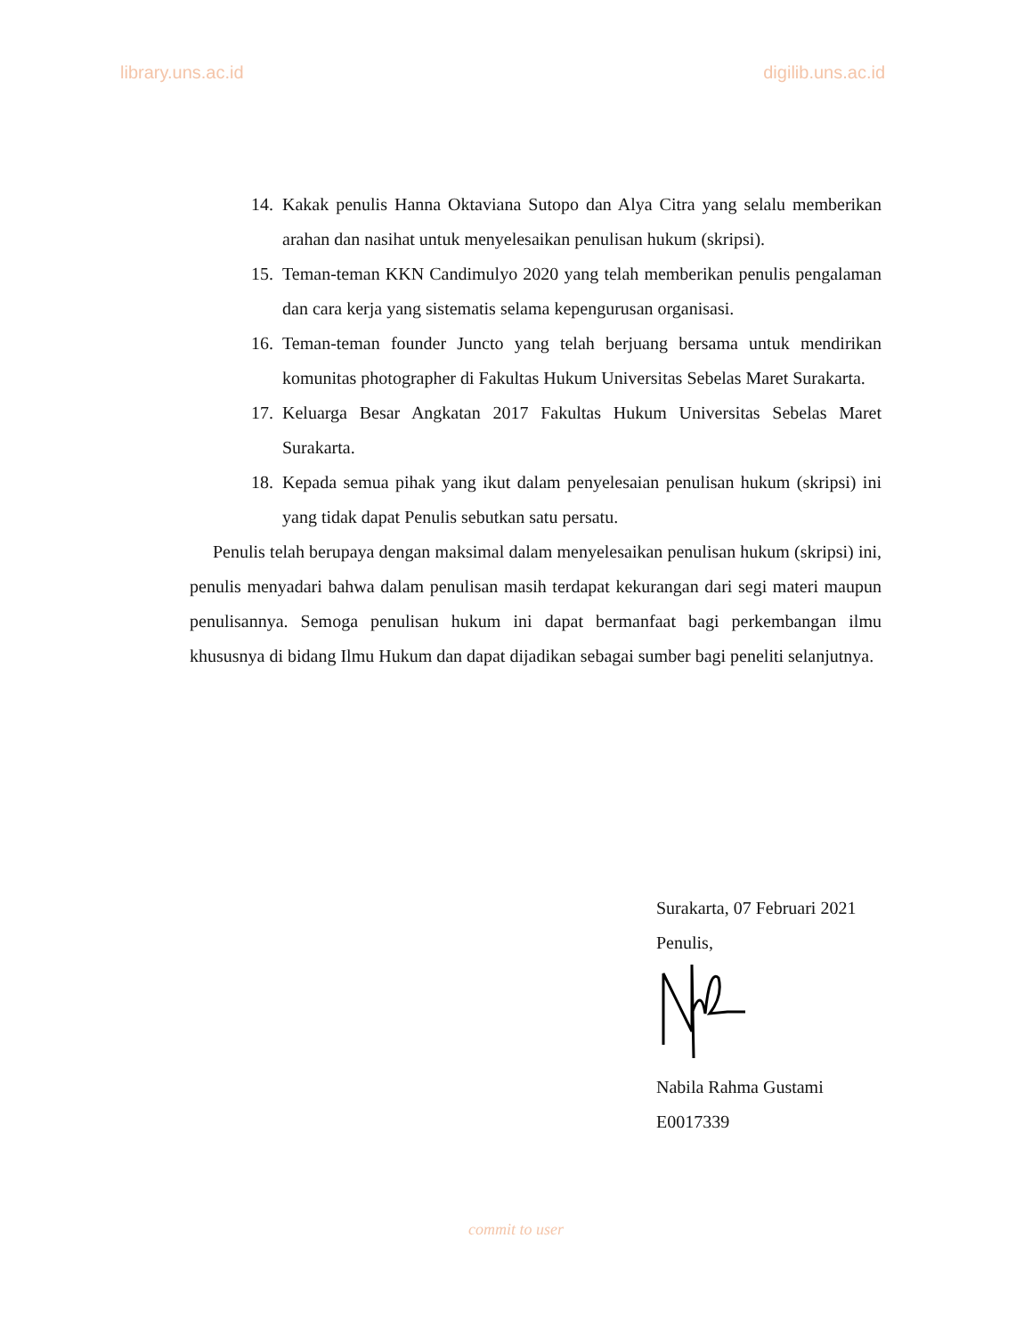library.uns.ac.id digilib.uns.ac.id
14. Kakak penulis Hanna Oktaviana Sutopo dan Alya Citra yang selalu memberikan arahan dan nasihat untuk menyelesaikan penulisan hukum (skripsi).
15. Teman-teman KKN Candimulyo 2020 yang telah memberikan penulis pengalaman dan cara kerja yang sistematis selama kepengurusan organisasi.
16. Teman-teman founder Juncto yang telah berjuang bersama untuk mendirikan komunitas photographer di Fakultas Hukum Universitas Sebelas Maret Surakarta.
17. Keluarga Besar Angkatan 2017 Fakultas Hukum Universitas Sebelas Maret Surakarta.
18. Kepada semua pihak yang ikut dalam penyelesaian penulisan hukum (skripsi) ini yang tidak dapat Penulis sebutkan satu persatu.
Penulis telah berupaya dengan maksimal dalam menyelesaikan penulisan hukum (skripsi) ini, penulis menyadari bahwa dalam penulisan masih terdapat kekurangan dari segi materi maupun penulisannya. Semoga penulisan hukum ini dapat bermanfaat bagi perkembangan ilmu khususnya di bidang Ilmu Hukum dan dapat dijadikan sebagai sumber bagi peneliti selanjutnya.
Surakarta, 07 Februari 2021
Penulis,
Nabila Rahma Gustami
E0017339
commit to user